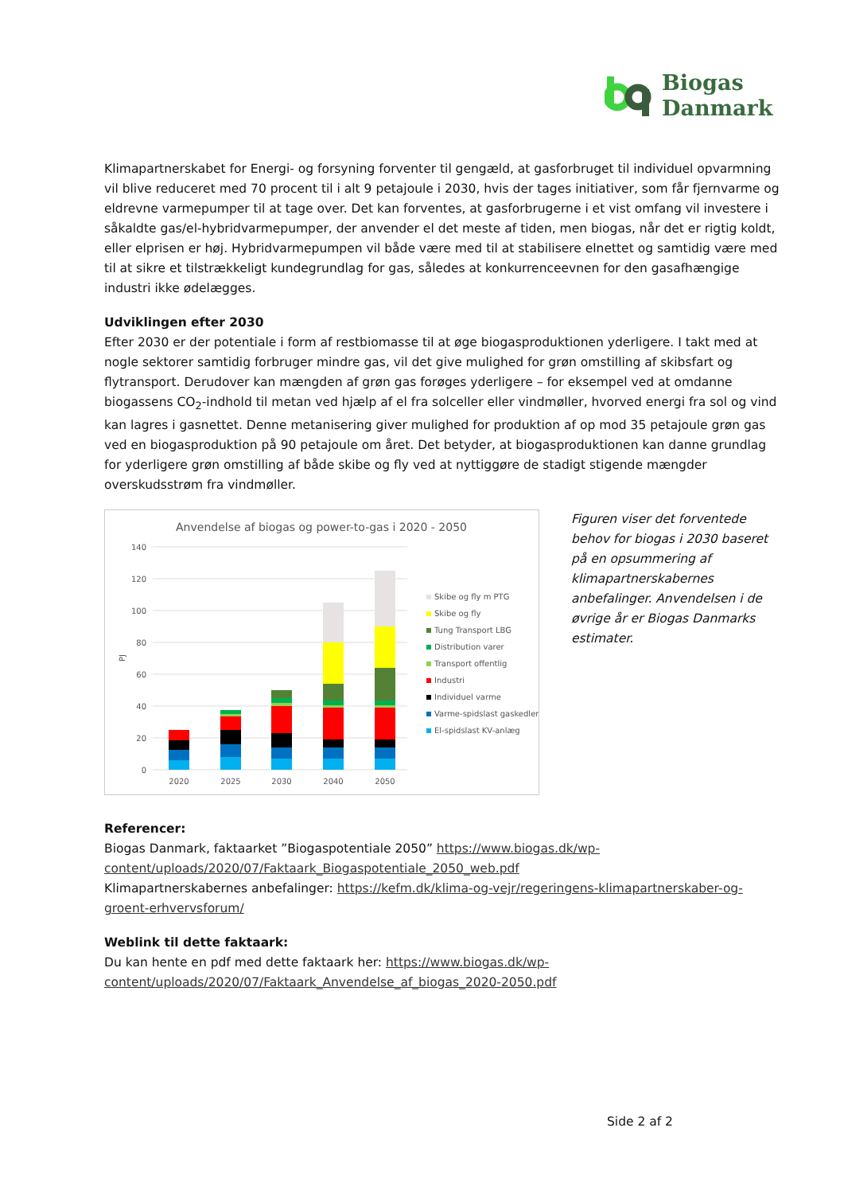Biogas
Danmark
Klimapartnerskabet for Energi- og forsyning forventer til gengæld, at gasforbruget til individuel opvarmning vil blive reduceret med 70 procent til i alt 9 petajoule i 2030, hvis der tages initiativer, som får fjernvarme og eldrevne varmepumper til at tage over. Det kan forventes, at gasforbrugerne i et vist omfang vil investere i såkaldte gas/el-hybridvarmepumper, der anvender el det meste af tiden, men biogas, når det er rigtig koldt, eller elprisen er høj. Hybridvarmepumpen vil både være med til at stabilisere elnettet og samtidig være med til at sikre et tilstrækkeligt kundegrundlag for gas, således at konkurrenceevnen for den gasafhængige industri ikke ødelægges.
Udviklingen efter 2030
Efter 2030 er der potentiale i form af restbiomasse til at øge biogasproduktionen yderligere. I takt med at nogle sektorer samtidig forbruger mindre gas, vil det give mulighed for grøn omstilling af skibsfart og flytransport. Derudover kan mængden af grøn gas forøges yderligere – for eksempel ved at omdanne biogassens CO<sub>2</sub>-indhold til metan ved hjælp af el fra solceller eller vindmøller, hvorved energi fra sol og vind kan lagres i gasnettet. Denne metanisering giver mulighed for produktion af op mod 35 petajoule grøn gas ved en biogasproduktion på 90 petajoule om året. Det betyder, at biogasproduktionen kan danne grundlag for yderligere grøn omstilling af både skibe og fly ved at nyttiggøre de stadigt stigende mængder overskudsstrøm fra vindmøller.
Anvendelse af biogas og power-to-gas i 2020 - 2050
140
120
100
80
60
40
20
0
PJ
2020
2025
2030
2040
2050
Skibe og fly m PTG
Skibe og fly
Tung Transport LBG
Distribution varer
Transport offentlig
Industri
Individuel varme
Varme-spidslast gaskedler
El-spidslast KV-anlæg
Figuren viser det forventede behov for biogas i 2030 baseret på en opsummering af klimapartnerskabernes anbefalinger. Anvendelsen i de øvrige år er Biogas Danmarks estimater.
Referencer:
Biogas Danmark, faktaarket ”Biogaspotentiale 2050” https://www.biogas.dk/wp-content/uploads/2020/07/Faktaark_Biogaspotentiale_2050_web.pdf
Klimapartnerskabernes anbefalinger: https://kefm.dk/klima-og-vejr/regeringens-klimapartnerskaber-og-groent-erhvervsforum/
Weblink til dette faktaark:
Du kan hente en pdf med dette faktaark her: https://www.biogas.dk/wp-content/uploads/2020/07/Faktaark_Anvendelse_af_biogas_2020-2050.pdf
Side 2 af 2